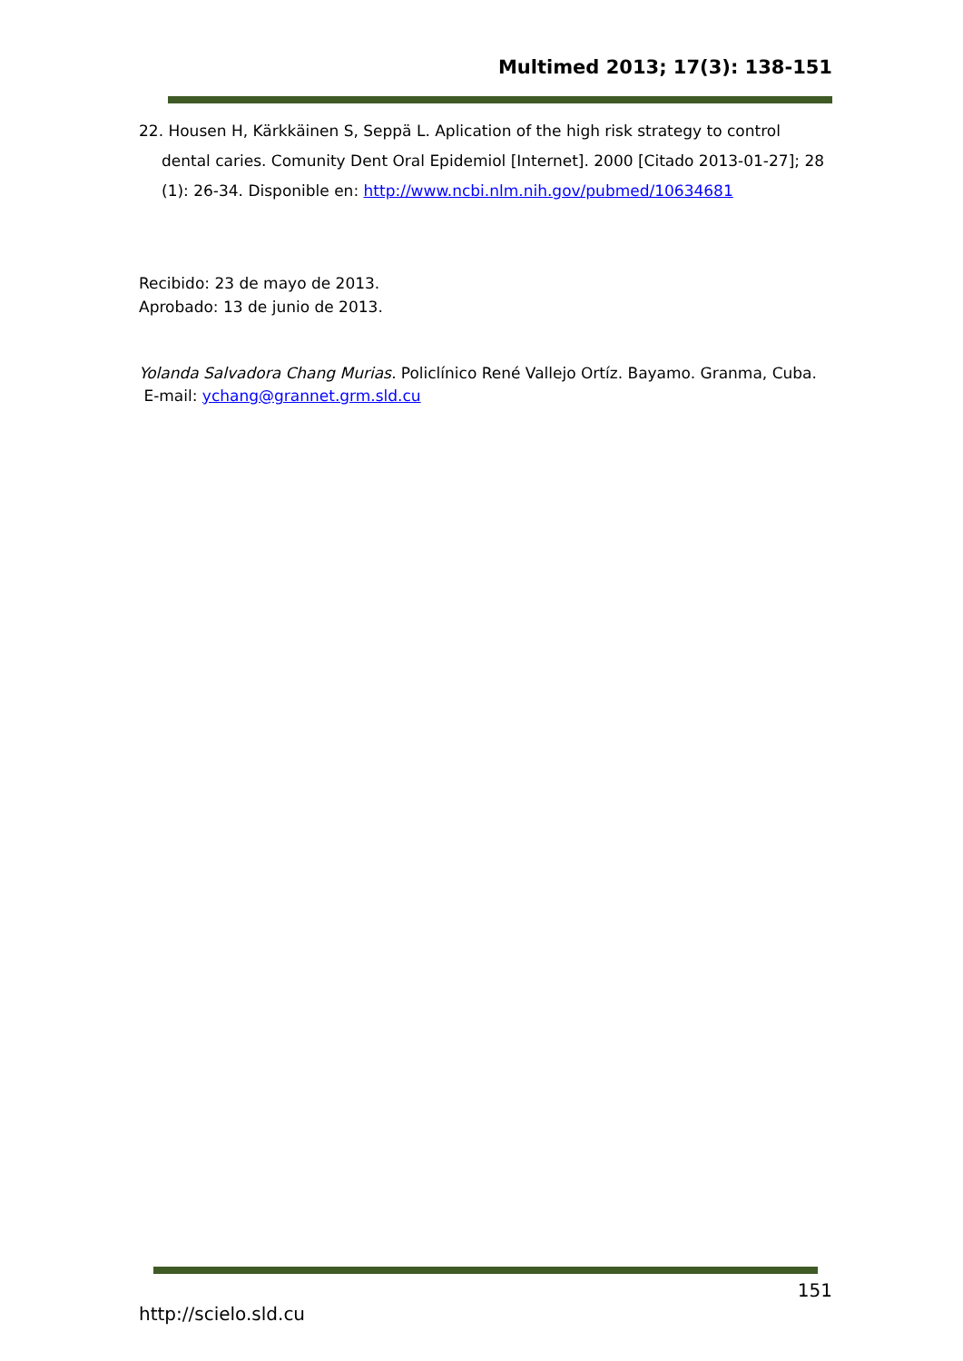Multimed 2013; 17(3): 138-151
22. Housen H, Kärkkäinen S, Seppä L. Aplication of the high risk strategy to control dental caries. Comunity Dent Oral Epidemiol [Internet]. 2000 [Citado 2013-01-27]; 28 (1): 26-34. Disponible en: http://www.ncbi.nlm.nih.gov/pubmed/10634681
Recibido: 23 de mayo de 2013.
Aprobado: 13 de junio de 2013.
Yolanda Salvadora Chang Murias. Policlínico René Vallejo Ortíz. Bayamo. Granma, Cuba. E-mail: ychang@grannet.grm.sld.cu
151
http://scielo.sld.cu